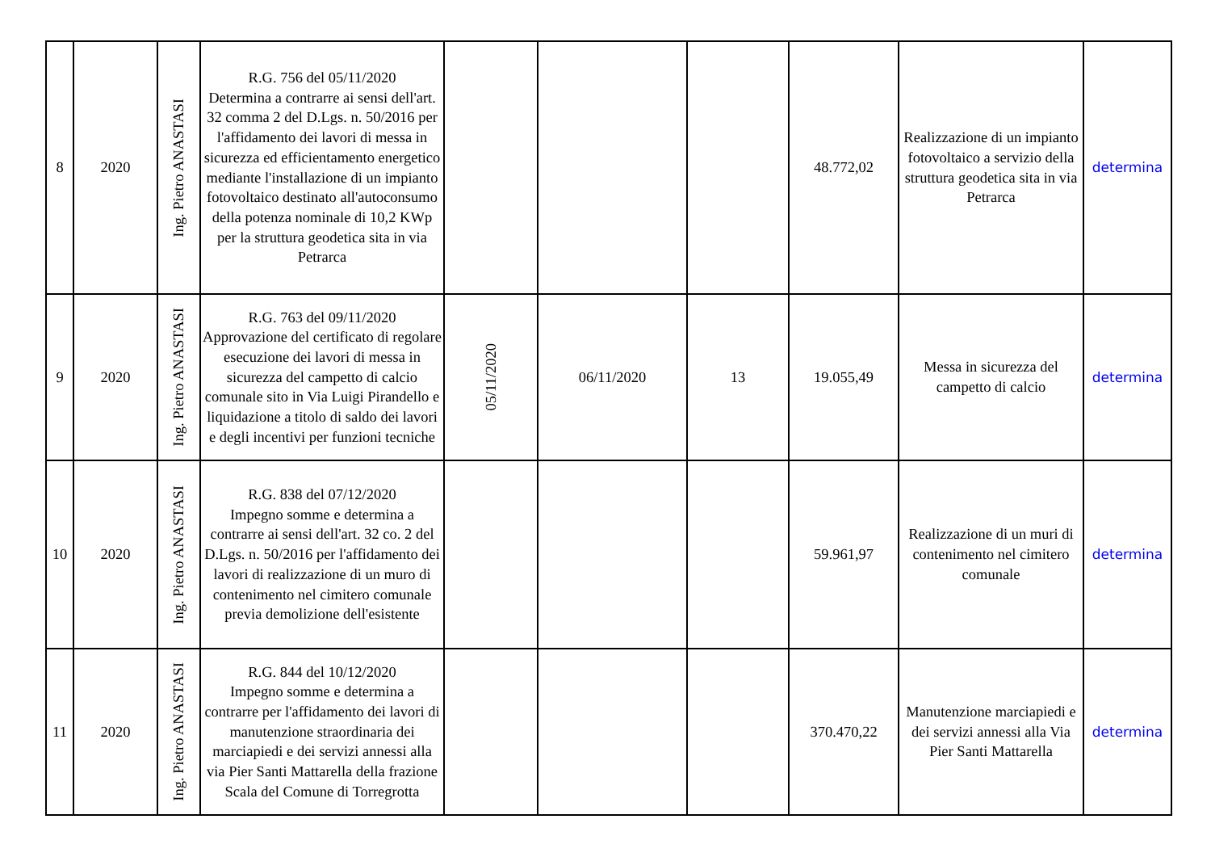| 8 | 2020 | Ing. Pietro ANASTASI | R.G. 756 del 05/11/2020 Determina a contrarre ai sensi dell'art. 32 comma 2 del D.Lgs. n. 50/2016 per l'affidamento dei lavori di messa in sicurezza ed efficientamento energetico mediante l'installazione di un impianto fotovoltaico destinato all'autoconsumo della potenza nominale di 10,2 KWp per la struttura geodetica sita in via Petrarca | | | | 48.772,02 | Realizzazione di un impianto fotovoltaico a servizio della struttura geodetica sita in via Petrarca | determina |
| 9 | 2020 | Ing. Pietro ANASTASI | R.G. 763 del 09/11/2020 Approvazione del certificato di regolare esecuzione dei lavori di messa in sicurezza del campetto di calcio comunale sito in Via Luigi Pirandello e liquidazione a titolo di saldo dei lavori e degli incentivi per funzioni tecniche | 05/11/2020 | 06/11/2020 | 13 | 19.055,49 | Messa in sicurezza del campetto di calcio | determina |
| 10 | 2020 | Ing. Pietro ANASTASI | R.G. 838 del 07/12/2020 Impegno somme e determina a contrarre ai sensi dell'art. 32 co. 2 del D.Lgs. n. 50/2016 per l'affidamento dei lavori di realizzazione di un muro di contenimento nel cimitero comunale previa demolizione dell'esistente | | | | 59.961,97 | Realizzazione di un muri di contenimento nel cimitero comunale | determina |
| 11 | 2020 | Ing. Pietro ANASTASI | R.G. 844 del 10/12/2020 Impegno somme e determina a contrarre per l'affidamento dei lavori di manutenzione straordinaria dei marciapiedi e dei servizi annessi alla via Pier Santi Mattarella della frazione Scala del Comune di Torregrotta | | | | 370.470,22 | Manutenzione marciapiedi e dei servizi annessi alla Via Pier Santi Mattarella | determina |